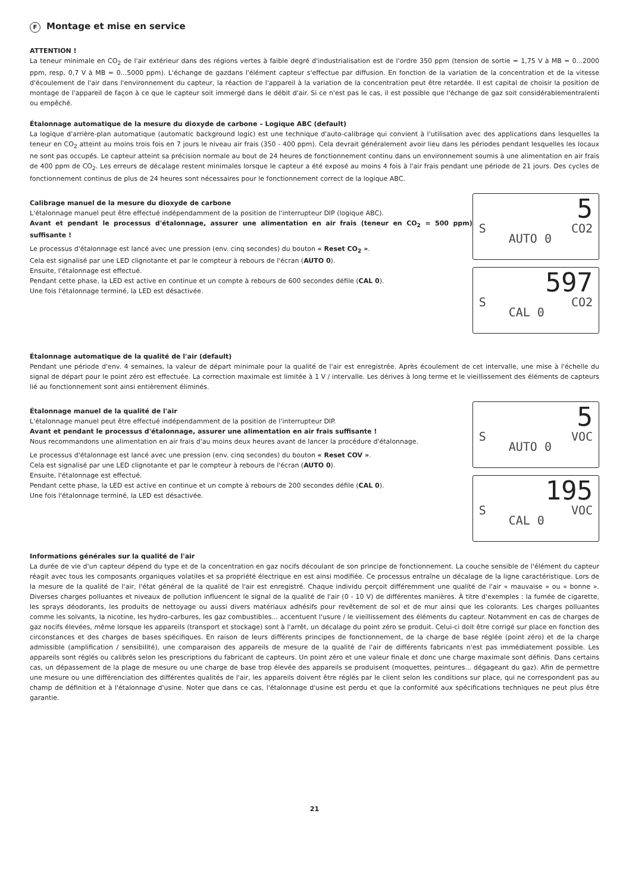F Montage et mise en service
ATTENTION !
La teneur minimale en CO<sub>2</sub> de l'air extérieur dans des régions vertes à faible degré d'industrialisation est de l'ordre 350 ppm (tension de sortie = 1,75 V à MB = 0...2000 ppm, resp. 0,7 V à MB = 0...5000 ppm). L'échange de gazdans l'élément capteur s'effectue par diffusion. En fonction de la variation de la concentration et de la vitesse d'écoulement de l'air dans l'environnement du capteur, la réaction de l'appareil à la variation de la concentration peut être retardée. Il est capital de choisir la position de montage de l'appareil de façon à ce que le capteur soit immergé dans le débit d'air. Si ce n'est pas le cas, il est possible que l'échange de gaz soit considérablementralenti ou empêché.
Étalonnage automatique de la mesure du dioxyde de carbone – Logique ABC (default)
La logique d'arrière-plan automatique (automatic background logic) est une technique d'auto-calibrage qui convient à l'utilisation avec des applications dans lesquelles la teneur en CO<sub>2</sub> atteint au moins trois fois en 7 jours le niveau air frais (350 - 400 ppm). Cela devrait généralement avoir lieu dans les périodes pendant lesquelles les locaux ne sont pas occupés. Le capteur atteint sa précision normale au bout de 24 heures de fonctionnement continu dans un environnement soumis à une alimentation en air frais de 400 ppm de CO<sub>2</sub>. Les erreurs de décalage restent minimales lorsque le capteur a été exposé au moins 4 fois à l'air frais pendant une période de 21 jours. Des cycles de fonctionnement continus de plus de 24 heures sont nécessaires pour le fonctionnement correct de la logique ABC.
Calibrage manuel de la mesure du dioxyde de carbone
L'étalonnage manuel peut être effectué indépendamment de la position de l'interrupteur DIP (logique ABC).
Avant et pendant le processus d'étalonnage, assurer une alimentation en air frais (teneur en CO<sub>2</sub> = 500 ppm) suffisante !
Le processus d'étalonnage est lancé avec une pression (env. cinq secondes) du bouton « Reset CO<sub>2</sub> ».
Cela est signalisé par une LED clignotante et par le compteur à rebours de l'écran (AUTO 0).
Ensuite, l'étalonnage est effectué.
Pendant cette phase, la LED est active en continue et un compte à rebours de 600 secondes défile (CAL 0).
Une fois l'étalonnage terminé, la LED est désactivée.
5
S CO2
AUTO 0
597
S CO2
CAL 0
Étalonnage automatique de la qualité de l'air (default)
Pendant une période d'env. 4 semaines, la valeur de départ minimale pour la qualité de l'air est enregistrée. Après écoulement de cet intervalle, une mise à l'échelle du signal de départ pour le point zéro est effectuée. La correction maximale est limitée à 1 V / intervalle. Les dérives à long terme et le vieillissement des éléments de capteurs lié au fonctionnement sont ainsi entièrement éliminés.
Étalonnage manuel de la qualité de l'air
L'étalonnage manuel peut être effectué indépendamment de la position de l'interrupteur DIP.
Avant et pendant le processus d'étalonnage, assurer une alimentation en air frais suffisante !
Nous recommandons une alimentation en air frais d'au moins deux heures avant de lancer la procédure d'étalonnage.
Le processus d'étalonnage est lancé avec une pression (env. cinq secondes) du bouton « Reset COV ».
Cela est signalisé par une LED clignotante et par le compteur à rebours de l'écran (AUTO 0).
Ensuite, l'étalonnage est effectué.
Pendant cette phase, la LED est active en continue et un compte à rebours de 200 secondes défile (CAL 0).
Une fois l'étalonnage terminé, la LED est désactivée.
5
S VOC
AUTO 0
195
S VOC
CAL 0
Informations générales sur la qualité de l'air
La durée de vie d'un capteur dépend du type et de la concentration en gaz nocifs découlant de son principe de fonctionnement. La couche sensible de l'élément du capteur réagit avec tous les composants organiques volatiles et sa propriété électrique en est ainsi modifiée. Ce processus entraîne un décalage de la ligne caractéristique. Lors de la mesure de la qualité de l'air, l'état général de la qualité de l'air est enregistré. Chaque individu perçoit différemment une qualité de l'air « mauvaise » ou « bonne ». Diverses charges polluantes et niveaux de pollution influencent le signal de la qualité de l'air (0 - 10 V) de différentes manières. À titre d'exemples : la fumée de cigarette, les sprays déodorants, les produits de nettoyage ou aussi divers matériaux adhésifs pour revêtement de sol et de mur ainsi que les colorants. Les charges polluantes comme les solvants, la nicotine, les hydro-carbures, les gaz combustibles... accentuent l'usure / le vieillissement des éléments du capteur. Notamment en cas de charges de gaz nocifs élevées, même lorsque les appareils (transport et stockage) sont à l'arrêt, un décalage du point zéro se produit. Celui-ci doit être corrigé sur place en fonction des circonstances et des charges de bases spécifiques. En raison de leurs différents principes de fonctionnement, de la charge de base réglée (point zéro) et de la charge admissible (amplification / sensibilité), une comparaison des appareils de mesure de la qualité de l'air de différents fabricants n'est pas immédiatement possible. Les appareils sont réglés ou calibrés selon les prescriptions du fabricant de capteurs. Un point zéro et une valeur finale et donc une charge maximale sont définis. Dans certains cas, un dépassement de la plage de mesure ou une charge de base trop élevée des appareils se produisent (moquettes, peintures... dégageant du gaz). Afin de permettre une mesure ou une différenciation des différentes qualités de l'air, les appareils doivent être réglés par le client selon les conditions sur place, qui ne correspondent pas au champ de définition et à l'étalonnage d'usine. Noter que dans ce cas, l'étalonnage d'usine est perdu et que la conformité aux spécifications techniques ne peut plus être garantie.
21